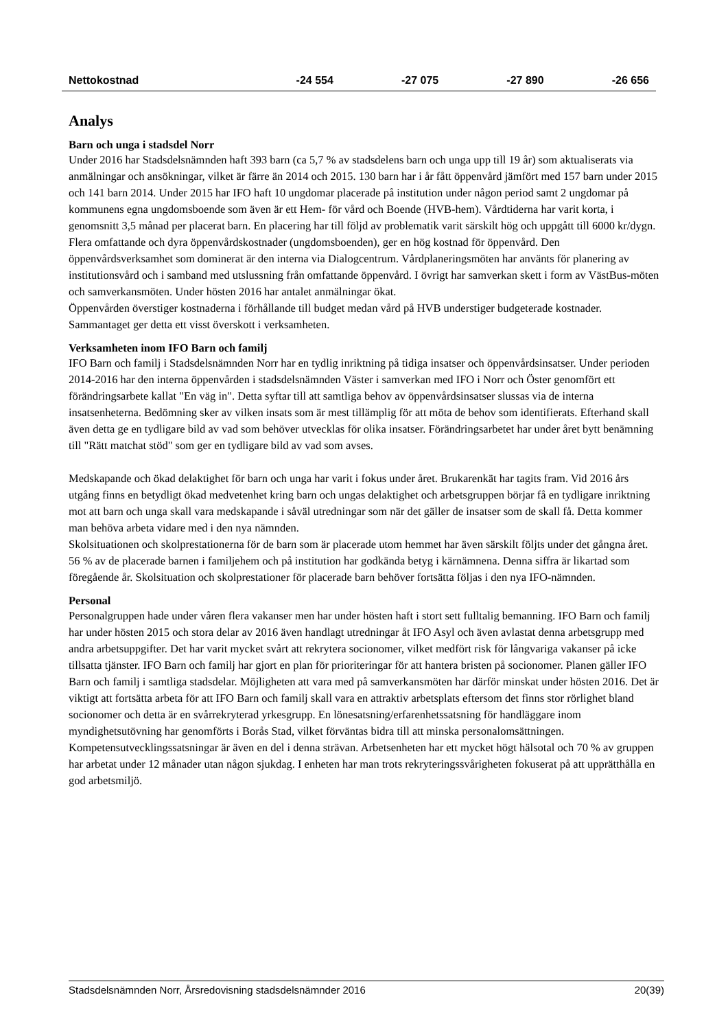| Nettokostnad | -24 554 | -27 075 | -27 890 | -26 656 |
Analys
Barn och unga i stadsdel Norr
Under 2016 har Stadsdelsnämnden haft 393 barn (ca 5,7 % av stadsdelens barn och unga upp till 19 år) som aktualiserats via anmälningar och ansökningar, vilket är färre än 2014 och 2015. 130 barn har i år fått öppenvård jämfört med 157 barn under 2015 och 141 barn 2014. Under 2015 har IFO haft 10 ungdomar placerade på institution under någon period samt 2 ungdomar på kommunens egna ungdomsboende som även är ett Hem- för vård och Boende (HVB-hem). Vårdtiderna har varit korta, i genomsnitt 3,5 månad per placerat barn. En placering har till följd av problematik varit särskilt hög och uppgått till 6000 kr/dygn. Flera omfattande och dyra öppenvårdskostnader (ungdomsboenden), ger en hög kostnad för öppenvård. Den öppenvårdsverksamhet som dominerat är den interna via Dialogcentrum. Vårdplaneringsmöten har använts för planering av institutionsvård och i samband med utslussning från omfattande öppenvård. I övrigt har samverkan skett i form av VästBus-möten och samverkansmöten. Under hösten 2016 har antalet anmälningar ökat.
Öppenvården överstiger kostnaderna i förhållande till budget medan vård på HVB understiger budgeterade kostnader. Sammantaget ger detta ett visst överskott i verksamheten.
Verksamheten inom IFO Barn och familj
IFO Barn och familj i Stadsdelsnämnden Norr har en tydlig inriktning på tidiga insatser och öppenvårdsinsatser. Under perioden 2014-2016 har den interna öppenvården i stadsdelsnämnden Väster i samverkan med IFO i Norr och Öster genomfört ett förändringsarbete kallat "En väg in". Detta syftar till att samtliga behov av öppenvårdsinsatser slussas via de interna insatsenheterna. Bedömning sker av vilken insats som är mest tillämplig för att möta de behov som identifierats. Efterhand skall även detta ge en tydligare bild av vad som behöver utvecklas för olika insatser. Förändringsarbetet har under året bytt benämning till "Rätt matchat stöd" som ger en tydligare bild av vad som avses.
Medskapande och ökad delaktighet för barn och unga har varit i fokus under året. Brukarenkät har tagits fram. Vid 2016 års utgång finns en betydligt ökad medvetenhet kring barn och ungas delaktighet och arbetsgruppen börjar få en tydligare inriktning mot att barn och unga skall vara medskapande i såväl utredningar som när det gäller de insatser som de skall få. Detta kommer man behöva arbeta vidare med i den nya nämnden.
Skolsituationen och skolprestationerna för de barn som är placerade utom hemmet har även särskilt följts under det gångna året. 56 % av de placerade barnen i familjehem och på institution har godkända betyg i kärnämnena. Denna siffra är likartad som föregående år. Skolsituation och skolprestationer för placerade barn behöver fortsätta följas i den nya IFO-nämnden.
Personal
Personalgruppen hade under våren flera vakanser men har under hösten haft i stort sett fulltalig bemanning. IFO Barn och familj har under hösten 2015 och stora delar av 2016 även handlagt utredningar åt IFO Asyl och även avlastat denna arbetsgrupp med andra arbetsuppgifter. Det har varit mycket svårt att rekrytera socionomer, vilket medfört risk för långvariga vakanser på icke tillsatta tjänster. IFO Barn och familj har gjort en plan för prioriteringar för att hantera bristen på socionomer. Planen gäller IFO Barn och familj i samtliga stadsdelar. Möjligheten att vara med på samverkansmöten har därför minskat under hösten 2016. Det är viktigt att fortsätta arbeta för att IFO Barn och familj skall vara en attraktiv arbetsplats eftersom det finns stor rörlighet bland socionomer och detta är en svårrekryterad yrkesgrupp. En lönesatsning/erfarenhetssatsning för handläggare inom myndighetsutövning har genomförts i Borås Stad, vilket förväntas bidra till att minska personalomsättningen. Kompetensutvecklingssatsningar är även en del i denna strävan. Arbetsenheten har ett mycket högt hälsotal och 70 % av gruppen har arbetat under 12 månader utan någon sjukdag. I enheten har man trots rekryteringssvårigheten fokuserat på att upprätthålla en god arbetsmiljö.
Stadsdelsnämnden Norr, Årsredovisning stadsdelsnämnder 2016 20(39)